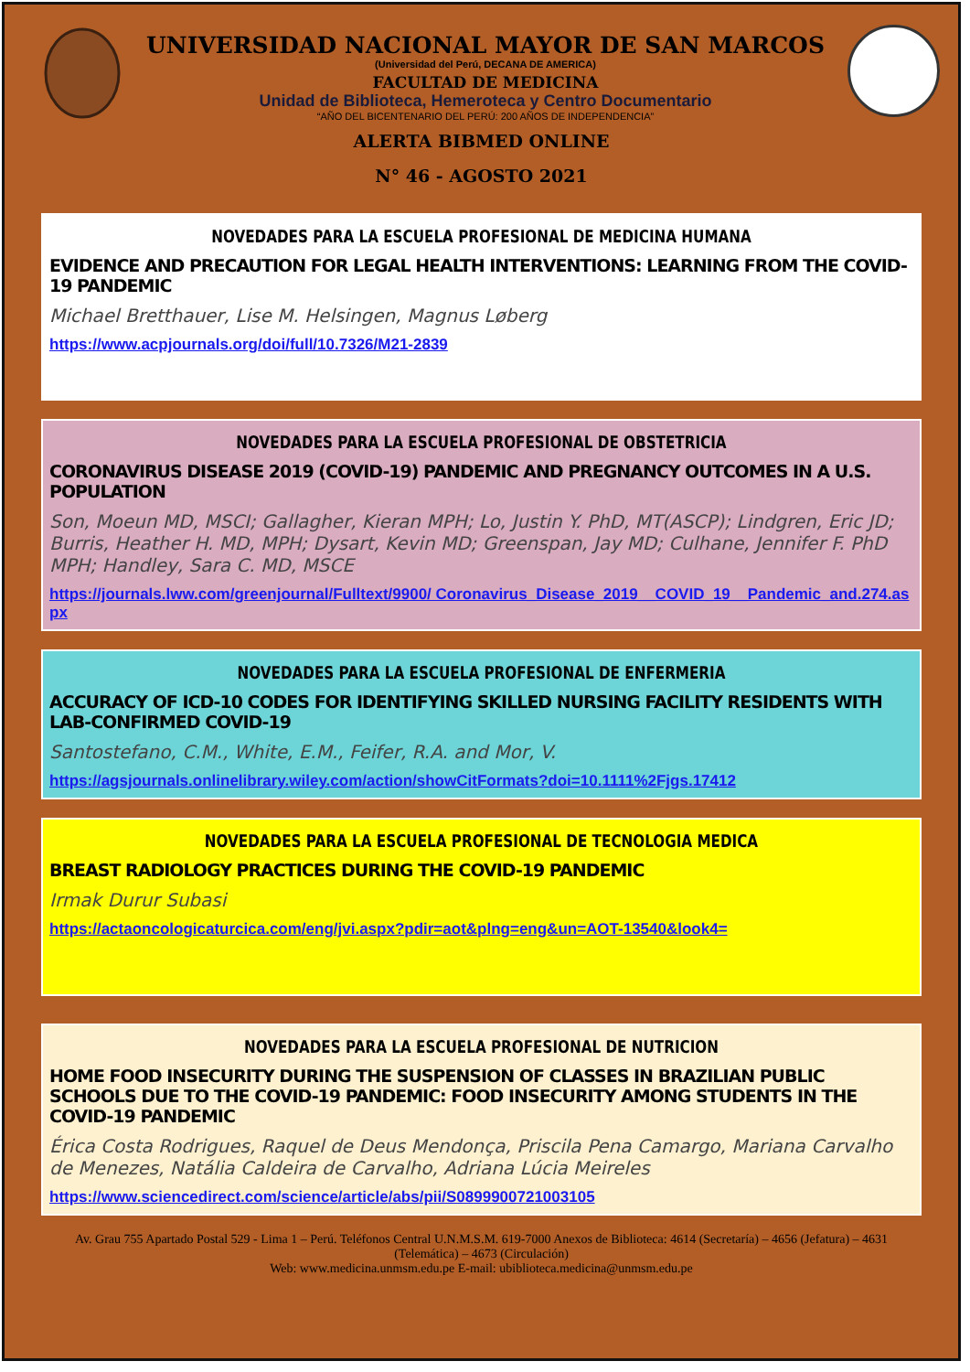UNIVERSIDAD NACIONAL MAYOR DE SAN MARCOS
(Universidad del Perú, DECANA DE AMERICA)
FACULTAD DE MEDICINA
Unidad de Biblioteca, Hemeroteca y Centro Documentario
“AÑO DEL BICENTENARIO DEL PERÚ: 200 AÑOS DE INDEPENDENCIA”
ALERTA BIBMED ONLINE
N° 46 - AGOSTO 2021
NOVEDADES PARA LA ESCUELA PROFESIONAL DE MEDICINA HUMANA
EVIDENCE AND PRECAUTION FOR LEGAL HEALTH INTERVENTIONS: LEARNING FROM THE COVID-19 PANDEMIC
Michael Bretthauer, Lise M. Helsingen, Magnus Løberg
https://www.acpjournals.org/doi/full/10.7326/M21-2839
NOVEDADES PARA LA ESCUELA PROFESIONAL DE OBSTETRICIA
CORONAVIRUS DISEASE 2019 (COVID-19) PANDEMIC AND PREGNANCY OUTCOMES IN A U.S. POPULATION
Son, Moeun MD, MSCI; Gallagher, Kieran MPH; Lo, Justin Y. PhD, MT(ASCP); Lindgren, Eric JD; Burris, Heather H. MD, MPH; Dysart, Kevin MD; Greenspan, Jay MD; Culhane, Jennifer F. PhD MPH; Handley, Sara C. MD, MSCE
https://journals.lww.com/greenjournal/Fulltext/9900/ Coronavirus_Disease_2019__COVID_19__Pandemic_and.274.aspx
NOVEDADES PARA LA ESCUELA PROFESIONAL DE ENFERMERIA
ACCURACY OF ICD-10 CODES FOR IDENTIFYING SKILLED NURSING FACILITY RESIDENTS WITH LAB-CONFIRMED COVID-19
Santostefano, C.M., White, E.M., Feifer, R.A. and Mor, V.
https://agsjournals.onlinelibrary.wiley.com/action/showCitFormats?doi=10.1111%2Fjgs.17412
NOVEDADES PARA LA ESCUELA PROFESIONAL DE TECNOLOGIA MEDICA
BREAST RADIOLOGY PRACTICES DURING THE COVID-19 PANDEMIC
Irmak Durur Subasi
https://actaoncologicaturcica.com/eng/jvi.aspx?pdir=aot&plng=eng&un=AOT-13540&look4=
NOVEDADES PARA LA ESCUELA PROFESIONAL DE NUTRICION
HOME FOOD INSECURITY DURING THE SUSPENSION OF CLASSES IN BRAZILIAN PUBLIC SCHOOLS DUE TO THE COVID-19 PANDEMIC: FOOD INSECURITY AMONG STUDENTS IN THE COVID-19 PANDEMIC
Érica Costa Rodrigues, Raquel de Deus Mendonça, Priscila Pena Camargo, Mariana Carvalho de Menezes, Natália Caldeira de Carvalho, Adriana Lúcia Meireles
https://www.sciencedirect.com/science/article/abs/pii/S0899900721003105
Av. Grau 755 Apartado Postal 529 - Lima 1 – Perú. Teléfonos Central U.N.M.S.M. 619-7000 Anexos de Biblioteca: 4614 (Secretaría) – 4656 (Jefatura) – 4631 (Telemática) – 4673 (Circulación)
Web: www.medicina.unmsm.edu.pe E-mail: ubiblioteca.medicina@unmsm.edu.pe